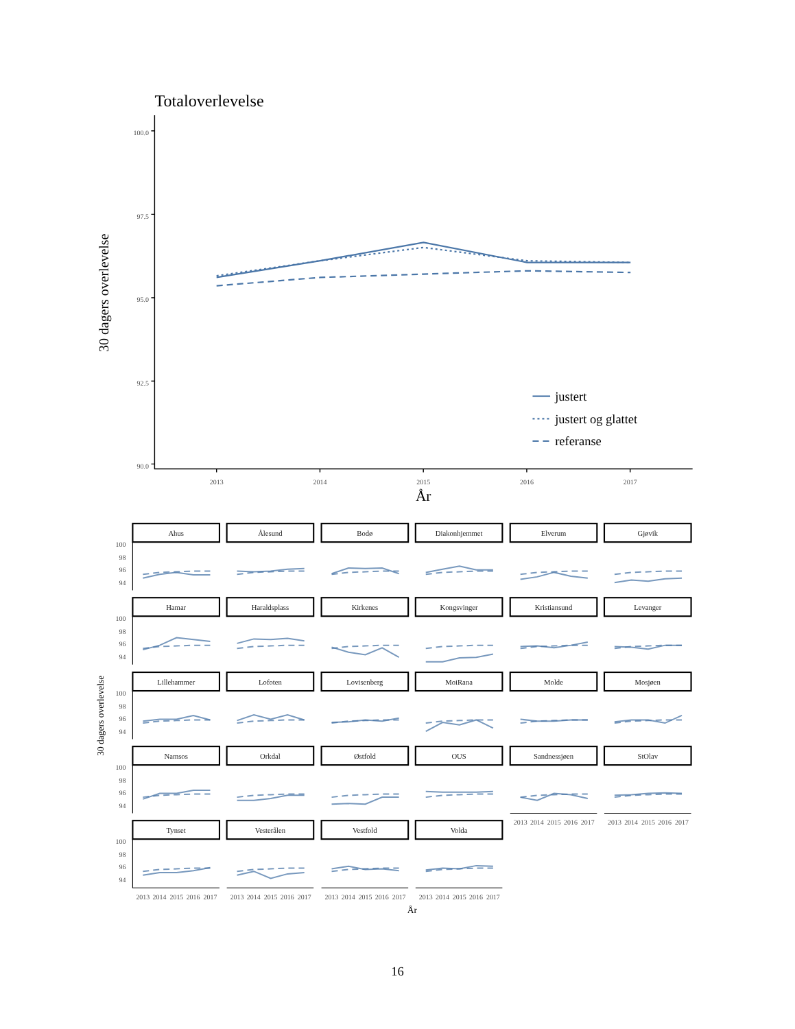Totaloverlevelse
30 dagers overlevelse
100.0
97.5
95.0
92.5
90.0
2013
2014
2015
2016
2017
År
justert
justert og glattet
referanse
30 dagers overlevelse
Ahus
Ålesund
Bodø
Diakonhjemmet
Elverum
Gjøvik
Hamar
Haraldsplass
Kirkenes
Kongsvinger
Kristiansund
Levanger
Lillehammer
Lofoten
Lovisenberg
MoiRana
Molde
Mosjøen
Namsos
Orkdal
Østfold
OUS
Sandnessjøen
StOlav
Tynset
Vesterålen
Vestfold
Volda
100
98
96
94
100
98
96
94
100
98
96
94
100
98
96
94
100
98
96
94
2013
2014
2015
2016
2017
2013
2014
2015
2016
2017
2013
2014
2015
2016
2017
2013
2014
2015
2016
2017
2013
2014
2015
2016
2017
2013
2014
2015
2016
2017
År
16